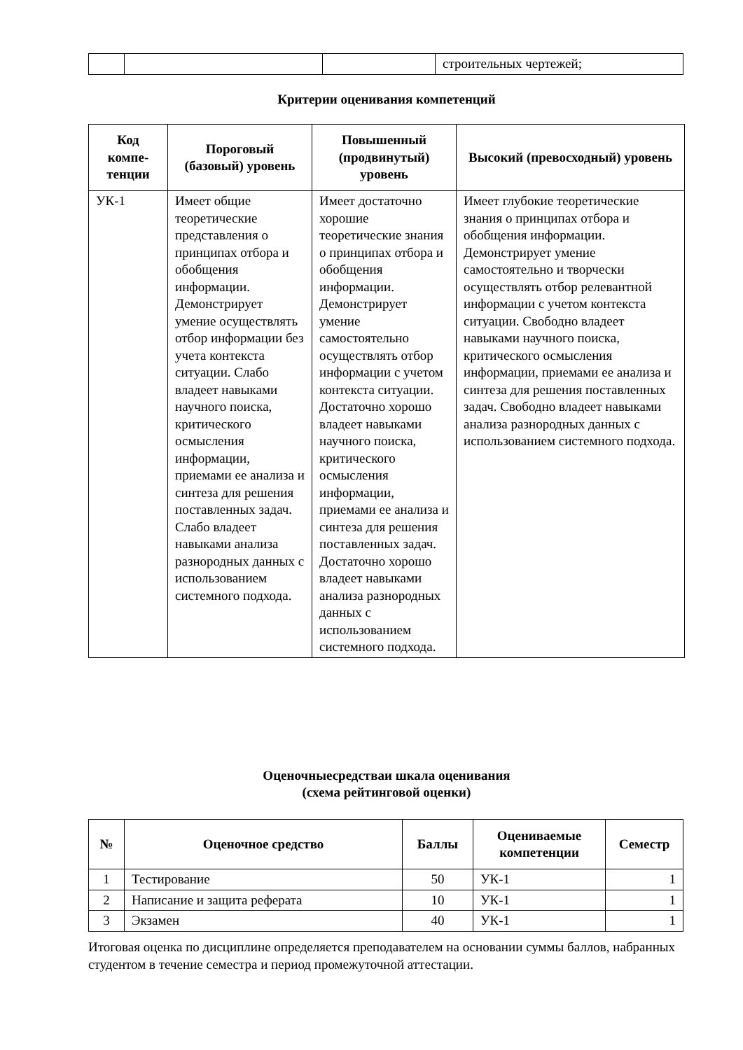| | | | строительных чертежей; |
Критерии оценивания компетенций
| Код компе-тенции | Пороговый (базовый) уровень | Повышенный (продвинутый) уровень | Высокий (превосходный) уровень |
| --- | --- | --- | --- |
| УК-1 | Имеет общие теоретические представления о принципах отбора и обобщения информации. Демонстрирует умение осуществлять отбор информации без учета контекста ситуации. Слабо владеет навыками научного поиска, критического осмысления информации, приемами ее анализа и синтеза для решения поставленных задач. Слабо владеет навыками анализа разнородных данных с использованием системного подхода. | Имеет достаточно хорошие теоретические знания о принципах отбора и обобщения информации. Демонстрирует умение самостоятельно осуществлять отбор информации с учетом контекста ситуации. Достаточно хорошо владеет навыками научного поиска, критического осмысления информации, приемами ее анализа и синтеза для решения поставленных задач. Достаточно хорошо владеет навыками анализа разнородных данных с использованием системного подхода. | Имеет глубокие теоретические знания о принципах отбора и обобщения информации. Демонстрирует умение самостоятельно и творчески осуществлять отбор релевантной информации с учетом контекста ситуации. Свободно владеет навыками научного поиска, критического осмысления информации, приемами ее анализа и синтеза для решения поставленных задач. Свободно владеет навыками анализа разнородных данных с использованием системного подхода. |
Оценочныесредстваи шкала оценивания
(схема рейтинговой оценки)
| № | Оценочное средство | Баллы | Оцениваемые компетенции | Семестр |
| --- | --- | --- | --- | --- |
| 1 | Тестирование | 50 | УК-1 | 1 |
| 2 | Написание и защита реферата | 10 | УК-1 | 1 |
| 3 | Экзамен | 40 | УК-1 | 1 |
Итоговая оценка по дисциплине определяется преподавателем на основании суммы баллов, набранных студентом в течение семестра и период промежуточной аттестации.